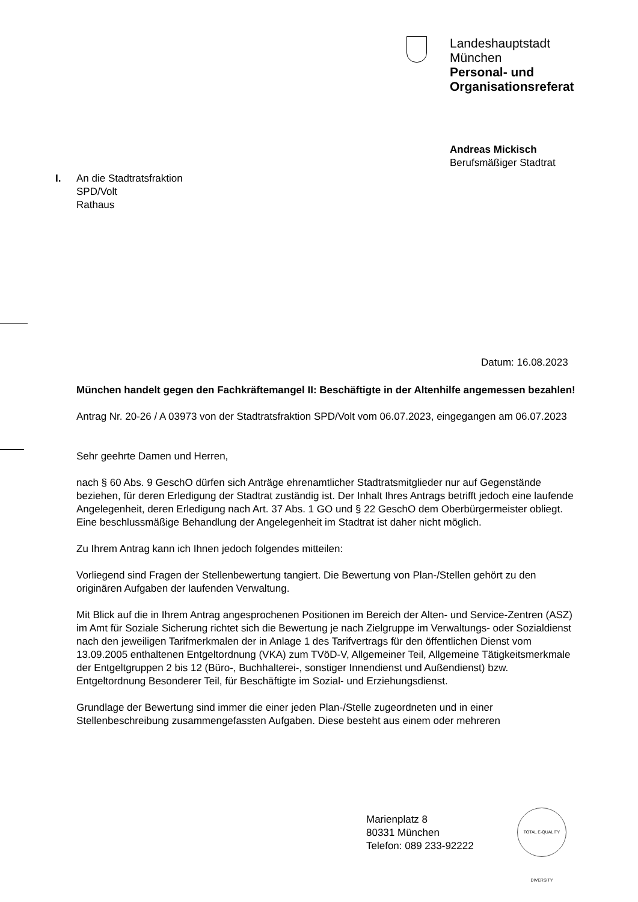Landeshauptstadt
München
Personal- und
Organisationsreferat
Andreas Mickisch
Berufsmäßiger Stadtrat
I. An die Stadtratsfraktion
SPD/Volt
Rathaus
Datum: 16.08.2023
München handelt gegen den Fachkräftemangel II: Beschäftigte in der Altenhilfe angemessen bezahlen!
Antrag Nr. 20-26 / A 03973 von der Stadtratsfraktion SPD/Volt vom 06.07.2023, eingegangen am 06.07.2023
Sehr geehrte Damen und Herren,
nach § 60 Abs. 9 GeschO dürfen sich Anträge ehrenamtlicher Stadtratsmitglieder nur auf Gegenstände beziehen, für deren Erledigung der Stadtrat zuständig ist. Der Inhalt Ihres Antrags betrifft jedoch eine laufende Angelegenheit, deren Erledigung nach Art. 37 Abs. 1 GO und § 22 GeschO dem Oberbürgermeister obliegt. Eine beschlussmäßige Behandlung der Angelegenheit im Stadtrat ist daher nicht möglich.
Zu Ihrem Antrag kann ich Ihnen jedoch folgendes mitteilen:
Vorliegend sind Fragen der Stellenbewertung tangiert. Die Bewertung von Plan-/Stellen gehört zu den originären Aufgaben der laufenden Verwaltung.
Mit Blick auf die in Ihrem Antrag angesprochenen Positionen im Bereich der Alten- und Service-Zentren (ASZ) im Amt für Soziale Sicherung richtet sich die Bewertung je nach Zielgruppe im Verwaltungs- oder Sozialdienst nach den jeweiligen Tarifmerkmalen der in Anlage 1 des Tarifvertrags für den öffentlichen Dienst vom 13.09.2005 enthaltenen Entgeltordnung (VKA) zum TVöD-V, Allgemeiner Teil, Allgemeine Tätigkeitsmerkmale der Entgeltgruppen 2 bis 12 (Büro-, Buchhalterei-, sonstiger Innendienst und Außendienst) bzw. Entgeltordnung Besonderer Teil, für Beschäftigte im Sozial- und Erziehungsdienst.
Grundlage der Bewertung sind immer die einer jeden Plan-/Stelle zugeordneten und in einer Stellenbeschreibung zusammengefassten Aufgaben. Diese besteht aus einem oder mehreren
Marienplatz 8
80331 München
Telefon: 089 233-92222
TOTAL E-QUALITY DIVERSITY